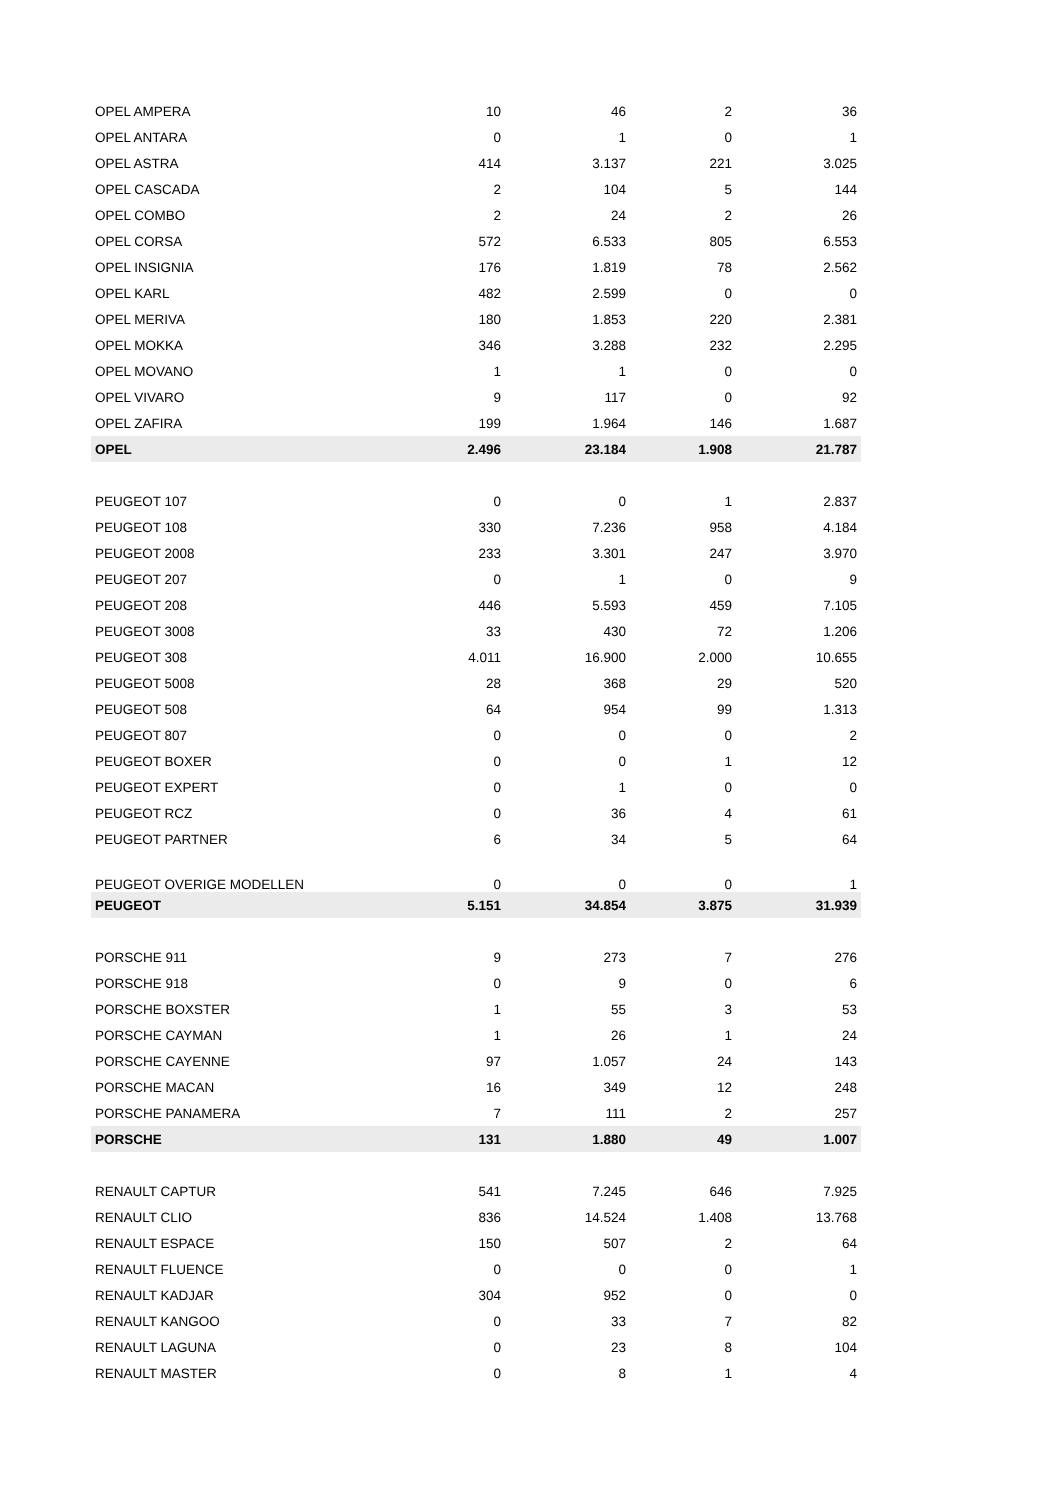| OPEL AMPERA | 10 | 46 | 2 | 36 |
| OPEL ANTARA | 0 | 1 | 0 | 1 |
| OPEL ASTRA | 414 | 3.137 | 221 | 3.025 |
| OPEL CASCADA | 2 | 104 | 5 | 144 |
| OPEL COMBO | 2 | 24 | 2 | 26 |
| OPEL CORSA | 572 | 6.533 | 805 | 6.553 |
| OPEL INSIGNIA | 176 | 1.819 | 78 | 2.562 |
| OPEL KARL | 482 | 2.599 | 0 | 0 |
| OPEL MERIVA | 180 | 1.853 | 220 | 2.381 |
| OPEL MOKKA | 346 | 3.288 | 232 | 2.295 |
| OPEL MOVANO | 1 | 1 | 0 | 0 |
| OPEL VIVARO | 9 | 117 | 0 | 92 |
| OPEL ZAFIRA | 199 | 1.964 | 146 | 1.687 |
| OPEL | 2.496 | 23.184 | 1.908 | 21.787 |
| PEUGEOT 107 | 0 | 0 | 1 | 2.837 |
| PEUGEOT 108 | 330 | 7.236 | 958 | 4.184 |
| PEUGEOT 2008 | 233 | 3.301 | 247 | 3.970 |
| PEUGEOT 207 | 0 | 1 | 0 | 9 |
| PEUGEOT 208 | 446 | 5.593 | 459 | 7.105 |
| PEUGEOT 3008 | 33 | 430 | 72 | 1.206 |
| PEUGEOT 308 | 4.011 | 16.900 | 2.000 | 10.655 |
| PEUGEOT 5008 | 28 | 368 | 29 | 520 |
| PEUGEOT 508 | 64 | 954 | 99 | 1.313 |
| PEUGEOT 807 | 0 | 0 | 0 | 2 |
| PEUGEOT BOXER | 0 | 0 | 1 | 12 |
| PEUGEOT EXPERT | 0 | 1 | 0 | 0 |
| PEUGEOT RCZ | 0 | 36 | 4 | 61 |
| PEUGEOT PARTNER | 6 | 34 | 5 | 64 |
| PEUGEOT OVERIGE MODELLEN | 0 | 0 | 0 | 1 |
| PEUGEOT | 5.151 | 34.854 | 3.875 | 31.939 |
| PORSCHE 911 | 9 | 273 | 7 | 276 |
| PORSCHE 918 | 0 | 9 | 0 | 6 |
| PORSCHE BOXSTER | 1 | 55 | 3 | 53 |
| PORSCHE CAYMAN | 1 | 26 | 1 | 24 |
| PORSCHE CAYENNE | 97 | 1.057 | 24 | 143 |
| PORSCHE MACAN | 16 | 349 | 12 | 248 |
| PORSCHE PANAMERA | 7 | 111 | 2 | 257 |
| PORSCHE | 131 | 1.880 | 49 | 1.007 |
| RENAULT CAPTUR | 541 | 7.245 | 646 | 7.925 |
| RENAULT CLIO | 836 | 14.524 | 1.408 | 13.768 |
| RENAULT ESPACE | 150 | 507 | 2 | 64 |
| RENAULT FLUENCE | 0 | 0 | 0 | 1 |
| RENAULT KADJAR | 304 | 952 | 0 | 0 |
| RENAULT KANGOO | 0 | 33 | 7 | 82 |
| RENAULT LAGUNA | 0 | 23 | 8 | 104 |
| RENAULT MASTER | 0 | 8 | 1 | 4 |